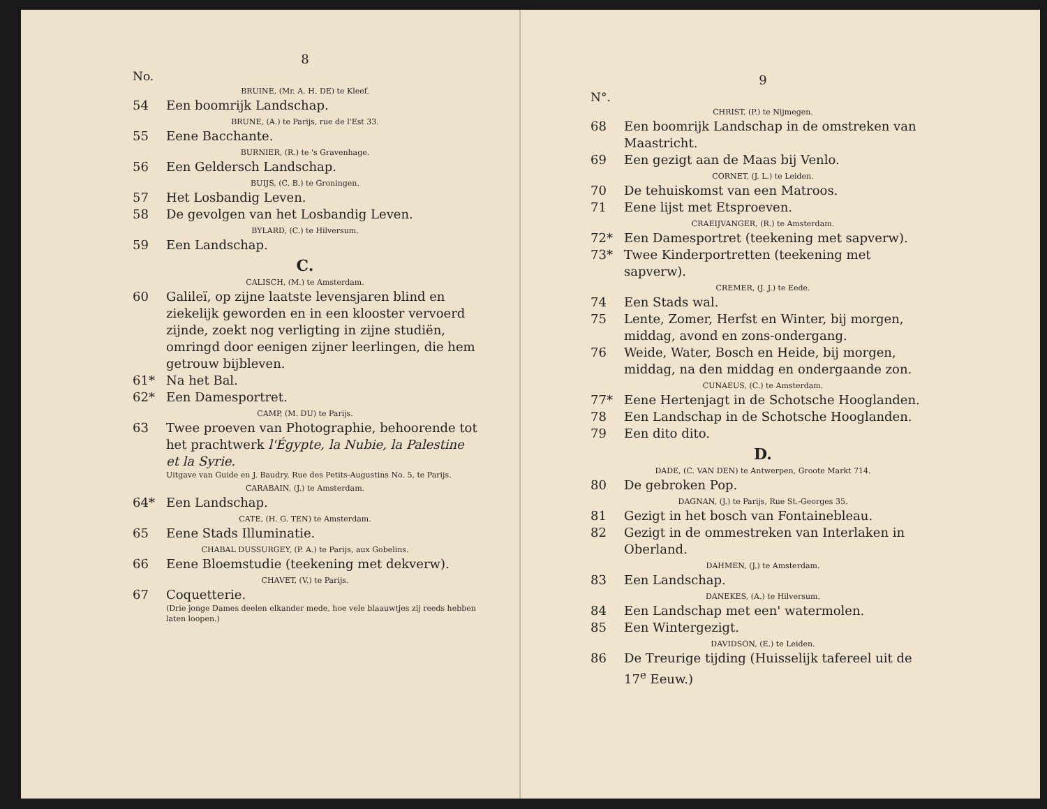8
No.
BRUINE, (Mr. A. H. DE) te Kleef.
54 Een boomrijk Landschap.
BRUNE, (A.) te Parijs, rue de l'Est 33.
55 Eene Bacchante.
BURNIER, (R.) te 's Gravenhage.
56 Een Geldersch Landschap.
BUIJS, (C. B.) te Groningen.
57 Het Losbandig Leven.
58 De gevolgen van het Losbandig Leven.
BYLARD, (C.) te Hilversum.
59 Een Landschap.
C.
CALISCH, (M.) te Amsterdam.
60 Galileï, op zijne laatste levensjaren blind en ziekelijk geworden en in een klooster vervoerd zijnde, zoekt nog verligting in zijne studiën, omringd door eenigen zijner leerlingen, die hem getrouw bijbleven.
61* Na het Bal.
62* Een Damesportret.
CAMP, (M. DU) te Parijs.
63 Twee proeven van Photographie, behoorende tot het prachtwerk l'Égypte, la Nubie, la Palestine et la Syrie.
Uitgave van Guide en J. Baudry, Rue des Petits-Augustins No. 5, te Parijs.
CARABAIN, (J.) te Amsterdam.
64* Een Landschap.
CATE, (H. G. TEN) te Amsterdam.
65 Eene Stads Illuminatie.
CHABAL DUSSURGEY, (P. A.) te Parijs, aux Gobelins.
66 Eene Bloemstudie (teekening met dekverw).
CHAVET, (V.) te Parijs.
67 Coquetterie.
(Drie jonge Dames deelen elkander mede, hoe vele blaauwtjes zij reeds hebben laten loopen.)
9
N°.
CHRIST, (P.) te Nijmegen.
68 Een boomrijk Landschap in de omstreken van Maastricht.
69 Een gezigt aan de Maas bij Venlo.
CORNET, (J. L.) te Leiden.
70 De tehuiskomst van een Matroos.
71 Eene lijst met Etsproeven.
CRAEIJVANGER, (R.) te Amsterdam.
72* Een Damesportret (teekening met sapverw).
73* Twee Kinderportretten (teekening met sapverw).
CREMER, (J. J.) te Eede.
74 Een Stads wal.
75 Lente, Zomer, Herfst en Winter, bij morgen, middag, avond en zons-ondergang.
76 Weide, Water, Bosch en Heide, bij morgen, middag, na den middag en ondergaande zon.
CUNAEUS, (C.) te Amsterdam.
77* Eene Hertenjagt in de Schotsche Hooglanden.
78 Een Landschap in de Schotsche Hooglanden.
79 Een dito dito.
D.
DADE, (C. VAN DEN) te Antwerpen, Groote Markt 714.
80 De gebroken Pop.
DAGNAN, (J.) te Parijs, Rue St.-Georges 35.
81 Gezigt in het bosch van Fontainebleau.
82 Gezigt in de ommestreken van Interlaken in Oberland.
DAHMEN, (J.) te Amsterdam.
83 Een Landschap.
DANEKES, (A.) te Hilversum.
84 Een Landschap met een' watermolen.
85 Een Wintergezigt.
DAVIDSON, (E.) te Leiden.
86 De Treurige tijding (Huisselijk tafereel uit de 17<sup>e</sup> Eeuw.)